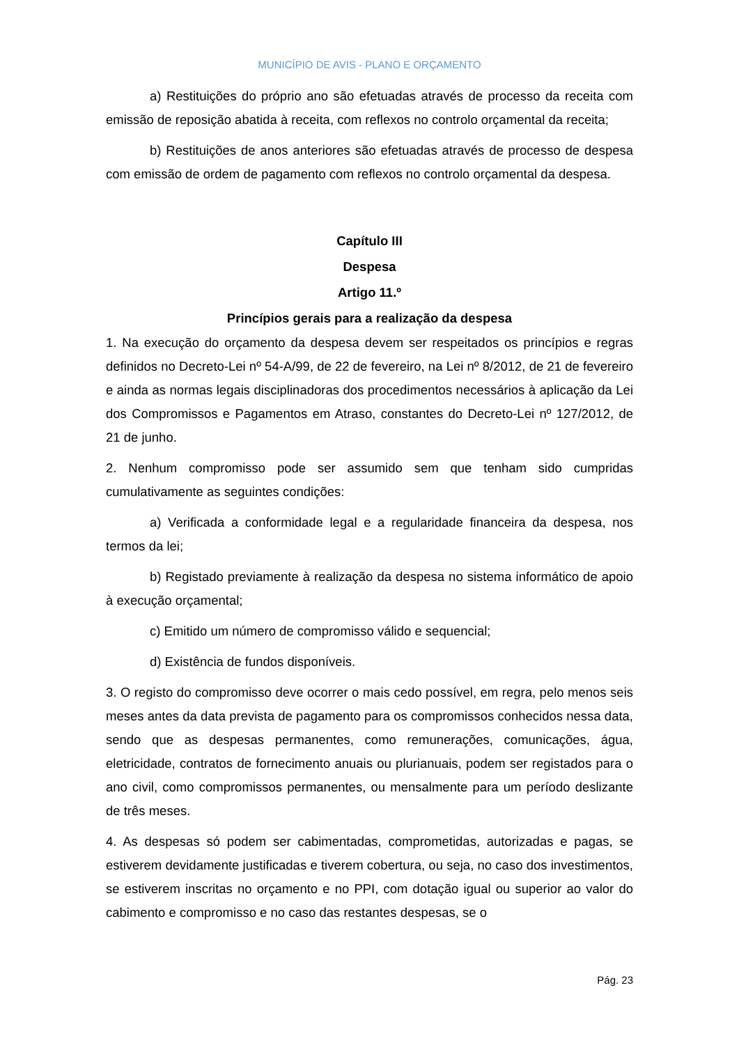MUNICÍPIO DE AVIS - PLANO E ORÇAMENTO
a) Restituições do próprio ano são efetuadas através de processo da receita com emissão de reposição abatida à receita, com reflexos no controlo orçamental da receita;
b) Restituições de anos anteriores são efetuadas através de processo de despesa com emissão de ordem de pagamento com reflexos no controlo orçamental da despesa.
Capítulo III
Despesa
Artigo 11.º
Princípios gerais para a realização da despesa
1. Na execução do orçamento da despesa devem ser respeitados os princípios e regras definidos no Decreto-Lei nº 54-A/99, de 22 de fevereiro, na Lei nº 8/2012, de 21 de fevereiro e ainda as normas legais disciplinadoras dos procedimentos necessários à aplicação da Lei dos Compromissos e Pagamentos em Atraso, constantes do Decreto-Lei nº 127/2012, de 21 de junho.
2. Nenhum compromisso pode ser assumido sem que tenham sido cumpridas cumulativamente as seguintes condições:
a) Verificada a conformidade legal e a regularidade financeira da despesa, nos termos da lei;
b) Registado previamente à realização da despesa no sistema informático de apoio à execução orçamental;
c) Emitido um número de compromisso válido e sequencial;
d) Existência de fundos disponíveis.
3. O registo do compromisso deve ocorrer o mais cedo possível, em regra, pelo menos seis meses antes da data prevista de pagamento para os compromissos conhecidos nessa data, sendo que as despesas permanentes, como remunerações, comunicações, água, eletricidade, contratos de fornecimento anuais ou plurianuais, podem ser registados para o ano civil, como compromissos permanentes, ou mensalmente para um período deslizante de três meses.
4. As despesas só podem ser cabimentadas, comprometidas, autorizadas e pagas, se estiverem devidamente justificadas e tiverem cobertura, ou seja, no caso dos investimentos, se estiverem inscritas no orçamento e no PPI, com dotação igual ou superior ao valor do cabimento e compromisso e no caso das restantes despesas, se o
Pág. 23